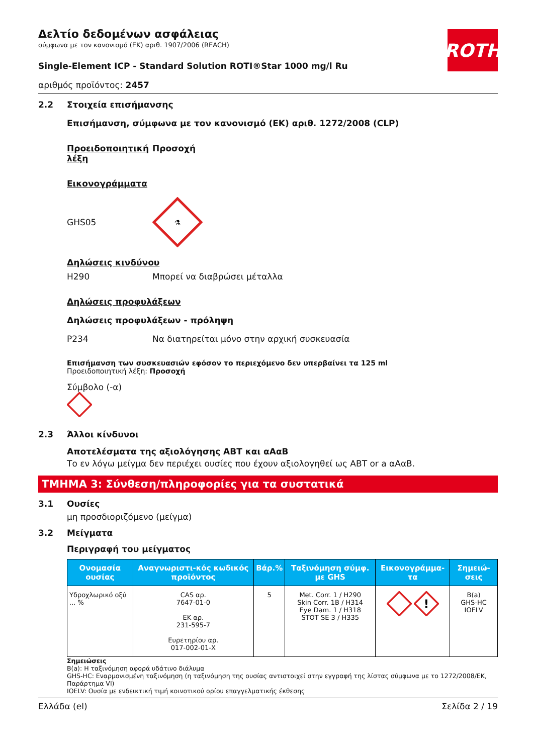ROTH
Δελτίο δεδομένων ασφάλειας
σύμφωνα με τον κανονισμό (ΕΚ) αριθ. 1907/2006 (REACH)
Single-Element ICP - Standard Solution ROTI®Star 1000 mg/l Ru
αριθμός προϊόντος: 2457
2.2 Στοιχεία επισήμανσης
Επισήμανση, σύμφωνα με τον κανονισμό (ΕΚ) αριθ. 1272/2008 (CLP)
Προειδοποιητική λέξη
Προσοχή
Εικονογράμματα
GHS05
⚗
Δηλώσεις κινδύνου
H290 Μπορεί να διαβρώσει μέταλλα
Δηλώσεις προφυλάξεων
Δηλώσεις προφυλάξεων - πρόληψη
P234 Να διατηρείται μόνο στην αρχική συσκευασία
Επισήμανση των συσκευασιών εφόσον το περιεχόμενο δεν υπερβαίνει τα 125 ml
Προειδοποιητική λέξη: Προσοχή
Σύμβολο (-α)
2.3 Άλλοι κίνδυνοι
Αποτελέσματα της αξιολόγησης ΑΒΤ και αΑαΒ
Το εν λόγω μείγμα δεν περιέχει ουσίες που έχουν αξιολογηθεί ως ΑΒΤ or a αΑαΒ.
ΤΜΗΜΑ 3: Σύνθεση/πληροφορίες για τα συστατικά
3.1 Ουσίες
μη προσδιοριζόμενο (μείγμα)
3.2 Μείγματα
Περιγραφή του μείγματος
| Ονομασία ουσίας | Αναγνωριστι-κός κωδικός προϊόντος | Βάρ.% | Ταξινόμηση σύμφ. με GHS | Εικονογράμμα-τα | Σημειώ-σεις |
| --- | --- | --- | --- | --- | --- |
| Υδροχλωρικό οξύ ... % | CAS αρ. 7647-01-0 ΕΚ αρ. 231-595-7 Ευρετηρίου αρ. 017-002-01-X | 5 | Met. Corr. 1 / H290 Skin Corr. 1B / H314 Eye Dam. 1 / H318 STOT SE 3 / H335 | ! | B(a) GHS-HC IOELV |
Σημειώσεις
B(a): Η ταξινόμηση αφορά υδάτινο διάλυμα
GHS-HC: Εναρμονισμένη ταξινόμηση (η ταξινόμηση της ουσίας αντιστοιχεί στην εγγραφή της λίστας σύμφωνα με το 1272/2008/ΕΚ, Παράρτημα VI)
IOELV: Ουσία με ενδεικτική τιμή κοινοτικού ορίου επαγγελματικής έκθεσης
Ελλάδα (el) Σελίδα 2 / 19